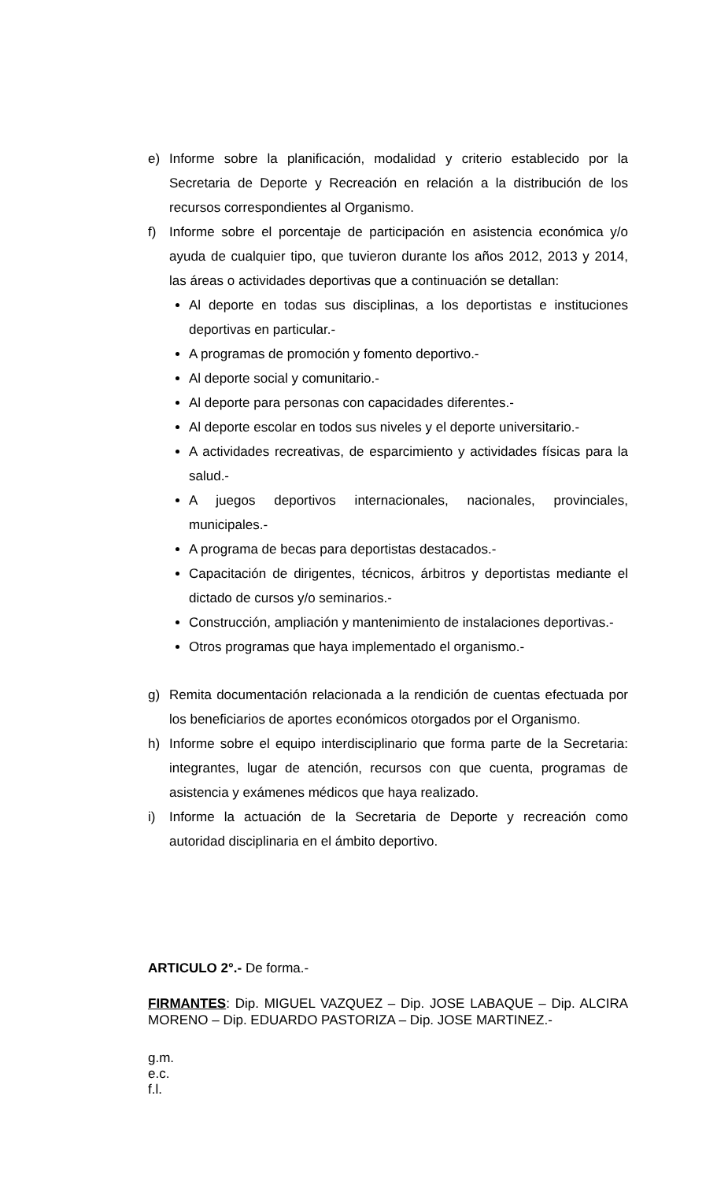e) Informe sobre la planificación, modalidad y criterio establecido por la Secretaria de Deporte y Recreación en relación a la distribución de los recursos correspondientes al Organismo.
f) Informe sobre el porcentaje de participación en asistencia económica y/o ayuda de cualquier tipo, que tuvieron durante los años 2012, 2013 y 2014, las áreas o actividades deportivas que a continuación se detallan:
Al deporte en todas sus disciplinas, a los deportistas e instituciones deportivas en particular.-
A programas de promoción y fomento deportivo.-
Al deporte social y comunitario.-
Al deporte para personas con capacidades diferentes.-
Al deporte escolar en todos sus niveles y el deporte universitario.-
A actividades recreativas, de esparcimiento y actividades físicas para la salud.-
A juegos deportivos internacionales, nacionales, provinciales, municipales.-
A programa de becas para deportistas destacados.-
Capacitación de dirigentes, técnicos, árbitros y deportistas mediante el dictado de cursos y/o seminarios.-
Construcción, ampliación y mantenimiento de instalaciones deportivas.-
Otros programas que haya implementado el organismo.-
g) Remita documentación relacionada a la rendición de cuentas efectuada por los beneficiarios de aportes económicos otorgados por el Organismo.
h) Informe sobre el equipo interdisciplinario que forma parte de la Secretaria: integrantes, lugar de atención, recursos con que cuenta, programas de asistencia y exámenes médicos que haya realizado.
i) Informe la actuación de la Secretaria de Deporte y recreación como autoridad disciplinaria en el ámbito deportivo.
ARTICULO 2°.- De forma.-
FIRMANTES: Dip. MIGUEL VAZQUEZ – Dip. JOSE LABAQUE – Dip. ALCIRA MORENO – Dip. EDUARDO PASTORIZA – Dip. JOSE MARTINEZ.-
g.m.
e.c.
f.l.